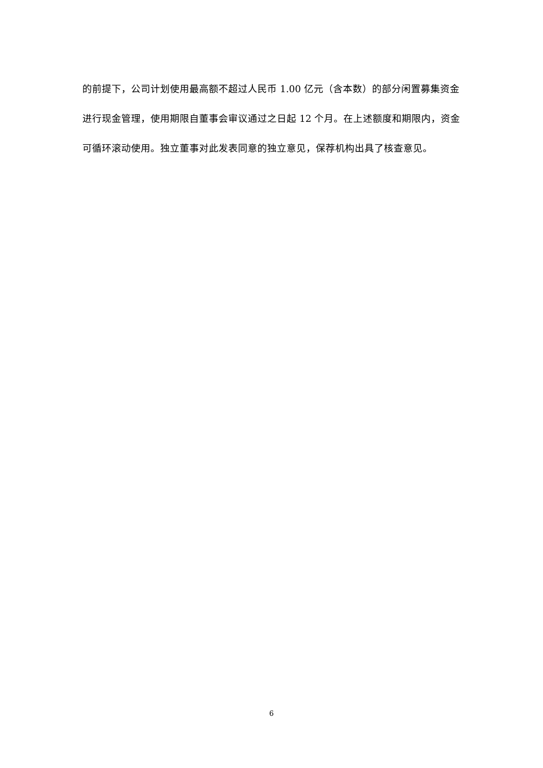的前提下，公司计划使用最高额不超过人民币 1.00 亿元（含本数）的部分闲置募集资金进行现金管理，使用期限自董事会审议通过之日起 12 个月。在上述额度和期限内，资金可循环滚动使用。独立董事对此发表同意的独立意见，保荐机构出具了核查意见。
6